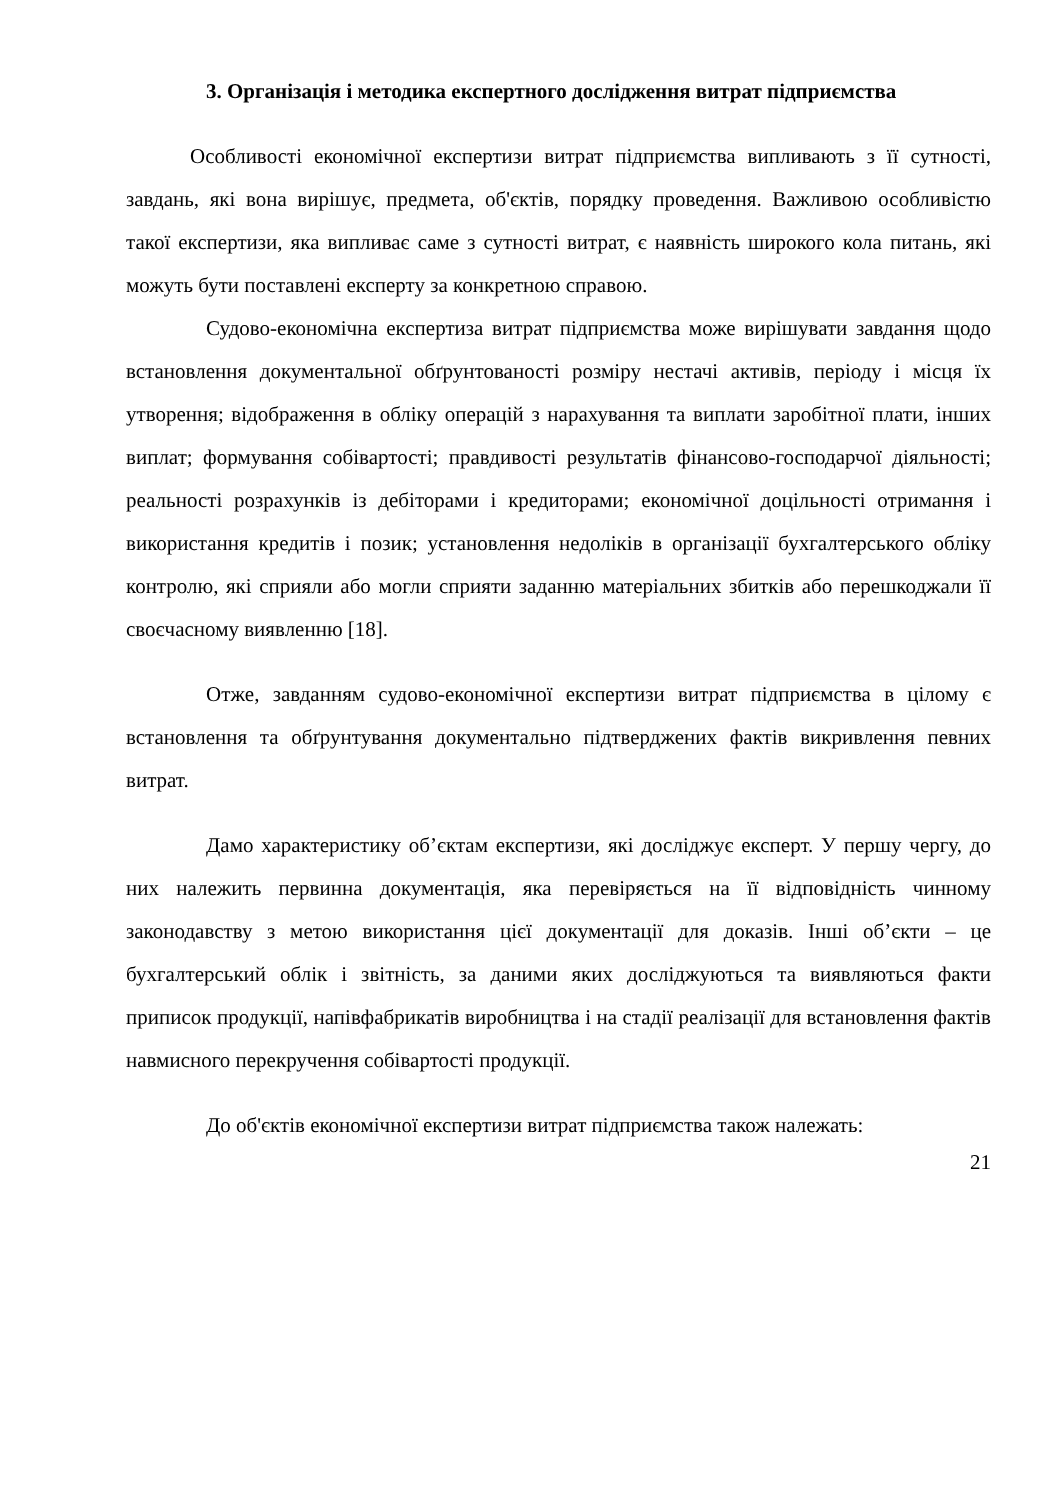3. Організація і методика експертного дослідження витрат підприємства
Особливості економічної експертизи витрат підприємства випливають з її сутності, завдань, які вона вирішує, предмета, об'єктів, порядку проведення. Важливою особливістю такої експертизи, яка випливає саме з сутності витрат, є наявність широкого кола питань, які можуть бути поставлені експерту за конкретною справою.
Судово-економічна експертиза витрат підприємства може вирішувати завдання щодо встановлення документальної обґрунтованості розміру нестачі активів, періоду і місця їх утворення; відображення в обліку операцій з нарахування та виплати заробітної плати, інших виплат; формування собівартості; правдивості результатів фінансово-господарчої діяльності; реальності розрахунків із дебіторами і кредиторами; економічної доцільності отримання і використання кредитів і позик; установлення недоліків в організації бухгалтерського обліку контролю, які сприяли або могли сприяти заданню матеріальних збитків або перешкоджали її своєчасному виявленню [18].
Отже, завданням судово-економічної експертизи витрат підприємства в цілому є встановлення та обґрунтування документально підтверджених фактів викривлення певних витрат.
Дамо характеристику об’єктам експертизи, які досліджує експерт. У першу чергу, до них належить первинна документація, яка перевіряється на її відповідність чинному законодавству з метою використання цієї документації для доказів. Інші об’єкти – це бухгалтерський облік і звітність, за даними яких досліджуються та виявляються факти приписок продукції, напівфабрикатів виробництва і на стадії реалізації для встановлення фактів навмисного перекручення собівартості продукції.
До об'єктів економічної експертизи витрат підприємства також належать:
21